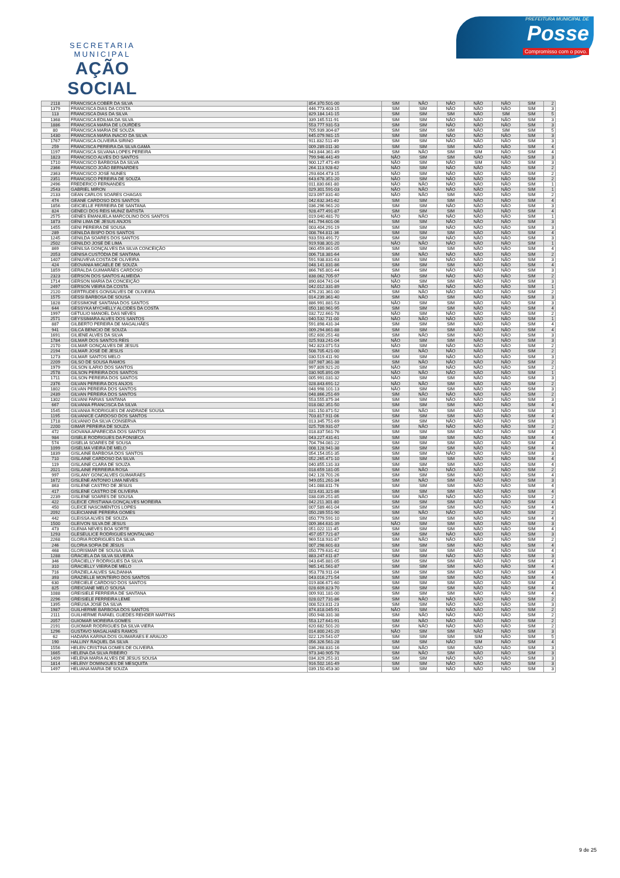SECRETARIA MUNICIPAL
AÇÃO SOCIAL
PREFEITURA MUNICIPAL DE
Posse
Compromisso com o povo.
| 2118 | FRANCISCA COBER DA SILVA | 854.370.501-00 | SIM | NÃO | NÃO | NÃO | NÃO | SIM | 2 |
| 1379 | FRANCISCA DIAS DA COSTA | 446.773.403-15 | SIM | SIM | NÃO | NÃO | NÃO | SIM | 3 |
| 113 | FRANCISCA DIAS DA SILVA | 829.184.141-15 | SIM | SIM | SIM | NÃO | SIM | SIM | 5 |
| 1368 | FRANCISCA EDILMA DA SILVA | 339.165.511-91 | SIM | SIM | NÃO | NÃO | NÃO | SIM | 3 |
| 1886 | FRANCISCA MARIA DE LOURDES | 553.777.931-53 | SIM | SIM | NÃO | NÃO | NÃO | SIM | 3 |
| 80 | FRANCISCA MARIA DE SOUZA | 705.939.304-87 | SIM | SIM | SIM | NÃO | SIM | SIM | 5 |
| 1430 | FRANCISCA MARIA INACIO DA SILVA | 645.079.981-15 | SIM | SIM | NÃO | NÃO | NÃO | SIM | 3 |
| 1767 | FRANCISCA OLIVEIRA SIRINO | 911.832.511-49 | SIM | SIM | NÃO | NÃO | NÃO | SIM | 3 |
| 259 | FRANCISCA PEREIRA DA SILVA GAMA | 009.289.011-30 | SIM | SIM | SIM | NÃO | NÃO | SIM | 4 |
| 1197 | FRANCISCA SILVANA LOPES PEREIRA | 943.844.361-49 | SIM | NÃO | SIM | SIM | NÃO | SIM | 4 |
| 1823 | FRANCISCO ALVES DO SANTOS | 799.946.441-49 | NÃO | SIM | SIM | NÃO | NÃO | SIM | 3 |
| 1710 | FRANCISCO BARBOSA DA SILVA | 900.127.471-49 | NÃO | SIM | NÃO | SIM | NÃO | SIM | 3 |
| 2366 | FRANCISCO JOÃO BERNARDES | 264.113.928-62 | NÃO | SIM | NÃO | NÃO | NÃO | SIM | 2 |
| 2363 | FRANCISCO JOSE NUNES | 293.604.473-15 | NÃO | SIM | NÃO | NÃO | NÃO | SIM | 2 |
| 2351 | FRANCISCO PEREIRA DE SOUZA | 643.678.351-20 | NÃO | SIM | NÃO | NÃO | NÃO | SIM | 2 |
| 2496 | FREDERICO FERNANDES | 011.830.661-80 | NÃO | NÃO | NÃO | NÃO | NÃO | SIM | 1 |
| 2543 | GABRIEL MIRON | 029.301.591-03 | NÃO | NÃO | NÃO | NÃO | NÃO | SIM | 1 |
| 2133 | GEAN CARLOS SOARES CHAGAS | 023.097.831-40 | NÃO | NÃO | SIM | NÃO | NÃO | SIM | 2 |
| 474 | GEANE CARDOSO DOS SANTOS | 042.632.341-62 | SIM | SIM | SIM | NÃO | NÃO | SIM | 4 |
| 1856 | GEICIELLE FERREIRA DE SANTANA | 036.296.961-20 | SIM | SIM | NÃO | NÃO | NÃO | SIM | 3 |
| 824 | GENECI DOS REIS MUNIZ BATISTA | 928.477.491-87 | SIM | SIM | SIM | NÃO | NÃO | SIM | 4 |
| 2575 | GENES EMANUELA MARCOLINO DOS SANTOS | 019.040.481-70 | NÃO | NÃO | NÃO | NÃO | NÃO | SIM | 1 |
| 1873 | GENI LIMA DE JESUS ANJOS | 641.794.601-06 | SIM | SIM | NÃO | NÃO | NÃO | SIM | 3 |
| 1455 | GENI PEREIRA DE SOUSA | 003.404.291-19 | SIM | SIM | NÃO | NÃO | NÃO | SIM | 3 |
| 289 | GENILDA BISPO DOS SANTOS | 008.764.811-36 | SIM | SIM | SIM | NÃO | NÃO | SIM | 4 |
| 1245 | GENILDA SOARES DOS SANTOS | 933.593.491-72 | SIM | SIM | NÃO | NÃO | NÃO | SIM | 3 |
| 2502 | GENILDO JOSE DE LIMA | 919.938.301-20 | NÃO | NÃO | NÃO | NÃO | NÃO | SIM | 1 |
| 869 | GENILSA GONÇALVES DA SILVA CONCEIÇÃO | 060.459.861-05 | SIM | SIM | SIM | NÃO | NÃO | SIM | 4 |
| 2053 | GENISA CUSTÓDIA DE SANTANA | 006.718.381-64 | SIM | NÃO | NÃO | NÃO | NÃO | SIM | 2 |
| 1407 | GENUVEVA COSTA DE OLIVEIRA | 591.938.831-63 | SIM | SIM | NÃO | NÃO | NÃO | SIM | 3 |
| 424 | GEOVANIA MICAELE DE SOUZA | 048.141.831-86 | SIM | SIM | SIM | NÃO | NÃO | SIM | 4 |
| 1859 | GERALDA GUIMARÃES CARDOSO | 866.765.801-44 | SIM | SIM | NÃO | NÃO | NÃO | SIM | 3 |
| 2323 | GERSON DOS SANTOS ALMEIDA | 838.062.705-97 | NÃO | SIM | NÃO | NÃO | NÃO | SIM | 2 |
| 1714 | GERSON MARIA DA CONCEIÇÃO | 890.604.741-04 | NÃO | SIM | SIM | NÃO | NÃO | SIM | 3 |
| 2497 | GERSON VIEIRA DA COSTA | 042.012.331-89 | NÃO | NÃO | NÃO | NÃO | NÃO | SIM | 1 |
| 2120 | GERTRUDES GONSALVES DE OLIVEIRA | 476.231.361-00 | SIM | NÃO | NÃO | NÃO | NÃO | SIM | 2 |
| 1575 | GESSI BARBOSA DE SOUSA | 014.239.361-40 | SIM | NÃO | SIM | NÃO | NÃO | SIM | 3 |
| 1828 | GESSIMONE SANTANA DOS SANTOS | 886.991.881-53 | NÃO | SIM | SIM | NÃO | NÃO | SIM | 3 |
| 644 | GESSYKA MYCHELLY ALCIDES DA COSTA | 050.180.961-95 | SIM | SIM | SIM | NÃO | NÃO | SIM | 4 |
| 1997 | GETULIO MANOEL DAS NEVES | 032.722.661-78 | NÃO | SIM | NÃO | NÃO | NÃO | SIM | 2 |
| 2571 | GEYSSIMARA ALVES DOS SANTOS | 040.532.711-00 | NÃO | NÃO | NÃO | NÃO | NÃO | SIM | 1 |
| 887 | GILBERTO PEREIRA DE MAGALHÃES | 591.898.431-34 | SIM | SIM | SIM | NÃO | NÃO | SIM | 4 |
| 941 | GILCA BENICIO DE SOUZA | 009.294.861-88 | SIM | SIM | SIM | NÃO | NÃO | SIM | 4 |
| 1691 | GILIENE ALVES DA SILVA | 052.600.251-48 | SIM | NÃO | SIM | NÃO | NÃO | SIM | 3 |
| 1784 | GILMAR DOS SANTOS REIS | 025.933.241-04 | NÃO | SIM | SIM | NÃO | NÃO | SIM | 3 |
| 2170 | GILMAR GONÇALVES DE JESUS | 942.823.071-53 | NÃO | SIM | NÃO | NÃO | NÃO | SIM | 2 |
| 2194 | GILMAR JOSE DE JESUS | 508.705.421-00 | SIM | NÃO | NÃO | NÃO | NÃO | SIM | 2 |
| 1273 | GILMAR SANTOS MELO | 030.519.411-90 | SIM | SIM | NÃO | NÃO | NÃO | SIM | 3 |
| 2209 | GILSO DE SOUSA RAMOS | 037.987.361-38 | SIM | NÃO | NÃO | NÃO | NÃO | SIM | 2 |
| 1979 | GILSON ILARIO DOS SANTOS | 997.809.921-20 | NÃO | SIM | NÃO | NÃO | NÃO | SIM | 2 |
| 2578 | GILSON PEREIRA DOS SANTOS | 030.905.891-09 | NÃO | NÃO | NÃO | NÃO | NÃO | SIM | 1 |
| 1711 | GILSON PEREIRA DOS SANTOS | 005.991.031-32 | NÃO | SIM | SIM | NÃO | NÃO | SIM | 3 |
| 2376 | GILVAN PEREIRA DOS ANJOS | 028.843.691-12 | NÃO | NÃO | SIM | NÃO | NÃO | SIM | 2 |
| 1802 | GILVAN PEREIRA DOS SANTOS | 048.998.101-13 | NÃO | SIM | SIM | NÃO | NÃO | SIM | 3 |
| 2439 | GILVAN PEREIRA DOS SANTOS | 048.866.251-69 | SIM | NÃO | NÃO | NÃO | NÃO | SIM | 2 |
| 1302 | GILVANI FARIAS SANTANA | 553.555.875-34 | SIM | SIM | NÃO | NÃO | NÃO | SIM | 3 |
| 667 | GILVANIA FRANCISCA DA SILVA | 018.082.351-50 | SIM | SIM | SIM | NÃO | NÃO | SIM | 4 |
| 1545 | GILVANIA RODRIGUES DE ANDRADE SOUSA | 031.150.871-52 | SIM | NÃO | SIM | NÃO | NÃO | SIM | 3 |
| 1195 | GILVANICE CARDOSO DOS SANTOS | 703.817.911-06 | SIM | SIM | SIM | NÃO | NÃO | SIM | 4 |
| 1718 | GILVANIO DA SILVA CONSERVA | 013.345.751-69 | SIM | SIM | NÃO | NÃO | NÃO | SIM | 3 |
| 2200 | GIMAR PEREIRA DE SOUZA | 025.709.931-07 | SIM | NÃO | NÃO | NÃO | NÃO | SIM | 2 |
| 472 | GIOVANA APARECIDA DOS SANTOS | 018.837.561-76 | SIM | SIM | SIM | NÃO | NÃO | SIM | 4 |
| 984 | GISELE RODRIGUES DA FONSECA | 043.227.431-61 | SIM | SIM | SIM | NÃO | NÃO | SIM | 4 |
| 574 | GISELIA SOARES DE SOUSA | 704.794.081-22 | SIM | SIM | SIM | NÃO | NÃO | SIM | 4 |
| 1099 | GISELMA VIEIRA DE MELO | 008.128.941-38 | SIM | SIM | SIM | NÃO | NÃO | SIM | 4 |
| 1839 | GISLAINE BARBOSA DOS SANTOS | 054.154.051-35 | SIM | SIM | NÃO | NÃO | NÃO | SIM | 3 |
| 710 | GISLAINE CARDOSO DA SILVA | 052.265.471-10 | SIM | SIM | SIM | NÃO | NÃO | SIM | 4 |
| 119 | GISLAINE CLARA DE SOUZA | 040.855.131-33 | SIM | SIM | SIM | NÃO | NÃO | SIM | 4 |
| 2021 | GISLAINE FERREIRA ROSA | 018.659.181-05 | SIM | NÃO | NÃO | NÃO | NÃO | SIM | 2 |
| 997 | GISLANY GONCALVES GUIMARAES | 042.128.701-26 | SIM | SIM | SIM | NÃO | NÃO | SIM | 4 |
| 1672 | GISLENE ANTONIO LIMA NEVES | 949.051.261-34 | SIM | NÃO | SIM | NÃO | NÃO | SIM | 3 |
| 863 | GISLENE CASTRO DE JESUS | 041.088.811-76 | SIM | SIM | SIM | NÃO | NÃO | SIM | 4 |
| 417 | GISLENE CASTRO DE OLIVEIRA | 023.431.321-86 | SIM | SIM | SIM | NÃO | NÃO | SIM | 4 |
| 2239 | GISLENE SOARES DE SOUSA | 038.039.251-85 | SIM | NÃO | NÃO | NÃO | NÃO | SIM | 2 |
| 422 | GLEICE CRISTIANA GONÇALVES MOREIRA | 042.211.301-80 | SIM | SIM | SIM | NÃO | NÃO | SIM | 4 |
| 450 | GLEICE NASCIMENTOS LOPES | 007.589.461-04 | SIM | SIM | SIM | NÃO | NÃO | SIM | 4 |
| 2092 | GLEICIANNE PEREIRA GOMES | 050.289.551-90 | SIM | NÃO | NÃO | NÃO | NÃO | SIM | 2 |
| 442 | GLEISSA ALVES DE SOUZA | 050.779.591-10 | SIM | SIM | SIM | NÃO | NÃO | SIM | 4 |
| 1500 | GLEIVON SILVA DE JESUS | 009.364.631-39 | NÃO | SIM | SIM | NÃO | NÃO | SIM | 3 |
| 473 | GLENIA NEVES BOA SORTE | 051.022.111-45 | SIM | SIM | SIM | NÃO | NÃO | SIM | 4 |
| 1293 | GLESEULICE RODRIGUES MONTALVAO | 457.057.721-87 | SIM | SIM | NÃO | NÃO | NÃO | SIM | 3 |
| 2268 | GLORIA RODRIGUES DA SILVA | 969.518.931-87 | SIM | NÃO | NÃO | NÃO | NÃO | SIM | 2 |
| 246 | GLORIA SOFIA DE JESUS | 007.298.601-83 | SIM | SIM | SIM | NÃO | NÃO | SIM | 4 |
| 468 | GLORISMAR DE SOUSA SILVA | 050.779.631-42 | SIM | SIM | SIM | NÃO | NÃO | SIM | 4 |
| 1288 | GRACIELA DA SILVA SILVEIRA | 883.247.611-87 | SIM | SIM | NÃO | NÃO | NÃO | SIM | 3 |
| 346 | GRACIELLY RODRIGUES DA SILVA | 043.645.881-05 | SIM | SIM | SIM | NÃO | NÃO | SIM | 4 |
| 310 | GRACIELLY VIEIRA DE MELO | 985.141.561-87 | SIM | SIM | SIM | NÃO | NÃO | SIM | 4 |
| 716 | GRAZIELA ALVES SALDANHA | 953.778.911-04 | SIM | SIM | SIM | NÃO | NÃO | SIM | 4 |
| 393 | GRAZIELLE MONTEIRO DOS SANTOS | 043.016.271-54 | SIM | SIM | SIM | NÃO | NÃO | SIM | 4 |
| 630 | GRECIELE CARDOSO DOS SANTOS | 019.806.671-60 | SIM | SIM | SIM | NÃO | NÃO | SIM | 4 |
| 825 | GREICIANE MELO SOUSA | 028.609.823-70 | SIM | SIM | SIM | NÃO | NÃO | SIM | 4 |
| 1088 | GREISIELE FERREIRA DE SANTANA | 009.931.181-00 | SIM | SIM | SIM | NÃO | NÃO | SIM | 4 |
| 2296 | GREISIELE FERREIRA LEME | 028.027.731-86 | SIM | NÃO | NÃO | NÃO | NÃO | SIM | 2 |
| 1395 | GREUSA JOSE DA SILVA | 008.523.811-23 | SIM | SIM | NÃO | NÃO | NÃO | SIM | 3 |
| 1987 | GUILHERME BARBOSA DOS SANTOS | 874.818.045-91 | NÃO | SIM | NÃO | NÃO | NÃO | SIM | 2 |
| 2111 | GUILHERME RAFAEL GUEDES REHDER MARTINS | 050.948.331-38 | SIM | NÃO | NÃO | NÃO | NÃO | SIM | 2 |
| 2057 | GUIOMAR MOREIRA GOMES | 553.127.641-91 | SIM | NÃO | NÃO | NÃO | NÃO | SIM | 2 |
| 2191 | GUIOMAR RODRIGUES DA SILVA VIERA | 620.682.501-20 | SIM | NÃO | NÃO | NÃO | NÃO | SIM | 2 |
| 1296 | GUSTAVO MAGALHAES RAMOS | 014.800.241-20 | NÃO | SIM | SIM | NÃO | NÃO | SIM | 3 |
| 62 | HADARA KARINA DOS GUIMARAES E ARAUJO | 022.129.541-07 | SIM | SIM | SIM | SIM | NÃO | SIM | 5 |
| 190 | HALLINY RAQUEL DA SILVA | 056.326.561-28 | SIM | SIM | NÃO | SIM | NÃO | SIM | 4 |
| 1556 | HELEN CRISTINA GOMES DE OLIVEIRA | 036.268.831-16 | SIM | NÃO | SIM | NÃO | NÃO | SIM | 3 |
| 1665 | HELENA DA SILVA RIBEIRO | 973.340.905-78 | SIM | NÃO | SIM | NÃO | NÃO | SIM | 3 |
| 1409 | HELENA MARIA ALVES DE JESUS SOUSA | 034.329.251-31 | SIM | SIM | NÃO | NÃO | NÃO | SIM | 3 |
| 1814 | HELENY DOMINGUES DE MESQUITA | 916.502.161-49 | SIM | SIM | NÃO | NÃO | NÃO | SIM | 3 |
| 1497 | HELIANA MARIA DE SOUZA | 039.150.453-30 | SIM | SIM | NÃO | NÃO | NÃO | SIM | 3 |
9 de 25